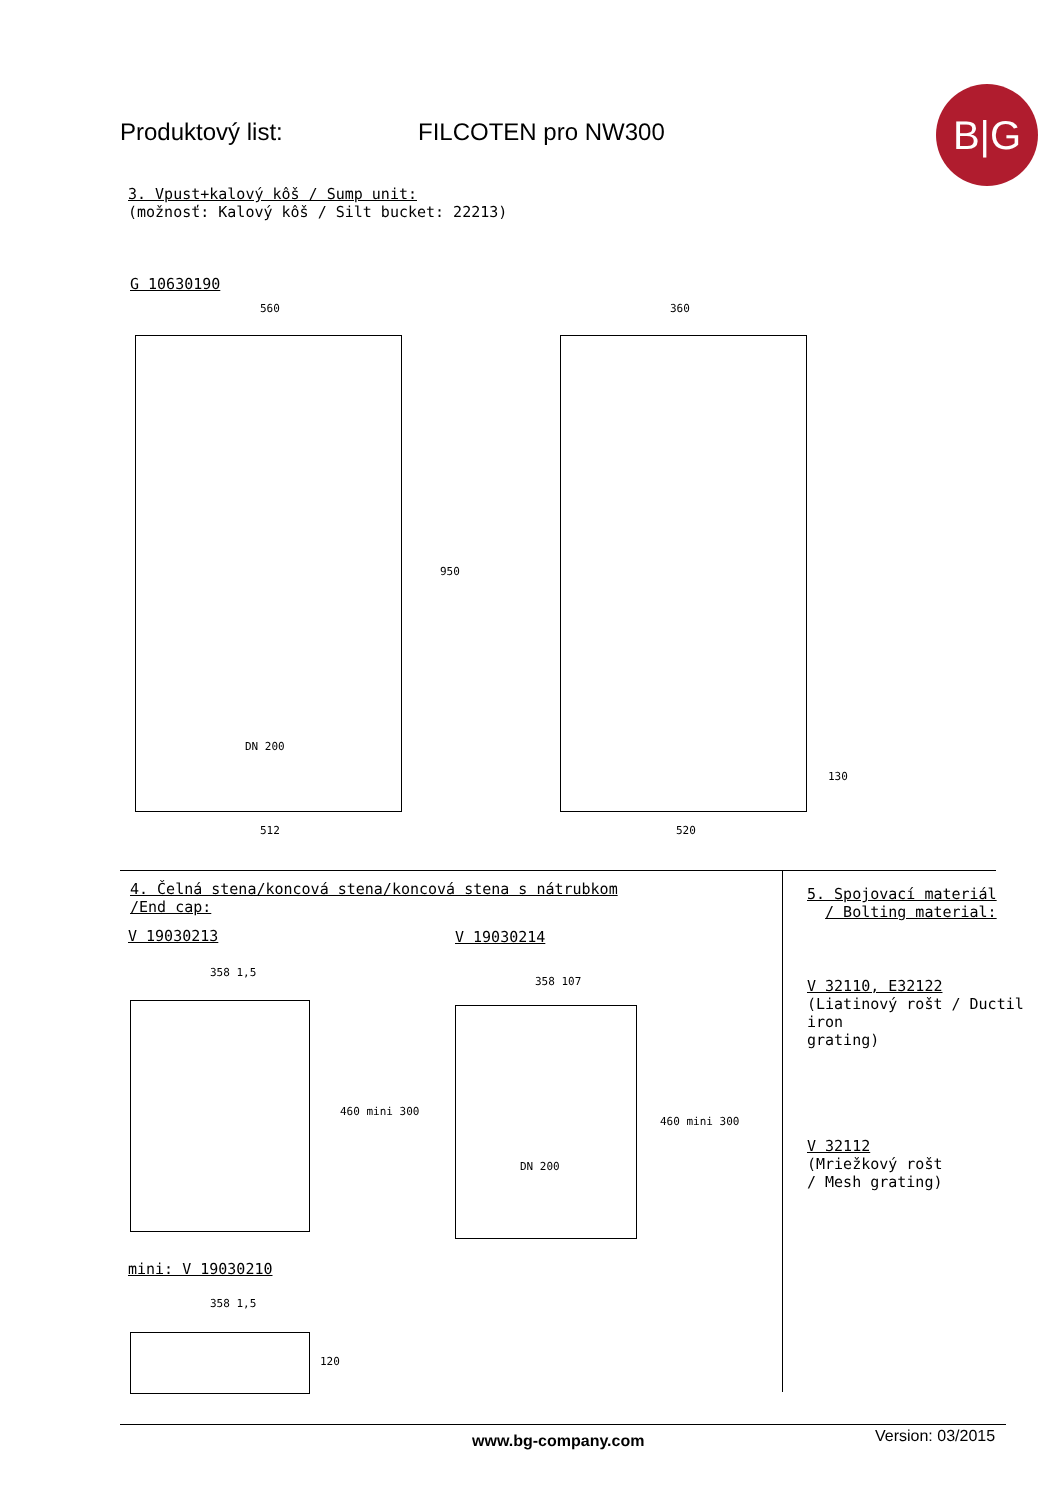Produktový list: FILCOTEN pro NW300
B|G
3. Vpust+kalový kôš / Sump unit:
(možnosť: Kalový kôš / Silt bucket: 22213)
G 10630190
560
950
DN 200
512
360
130
520
4. Čelná stena/koncová stena/koncová stena s nátrubkom
/End cap:
V 19030213 V 19030214
358 1,5
460 mini 300
358 107
DN 200
460 mini 300
mini: V 19030210
358 1,5
120
5. Spojovací materiál
/ Bolting material:
V 32110, E32122
(Liatinový rošt / Ductil iron
grating)
V 32112
(Mriežkový rošt
/ Mesh grating)
www.bg-company.com Version: 03/2015